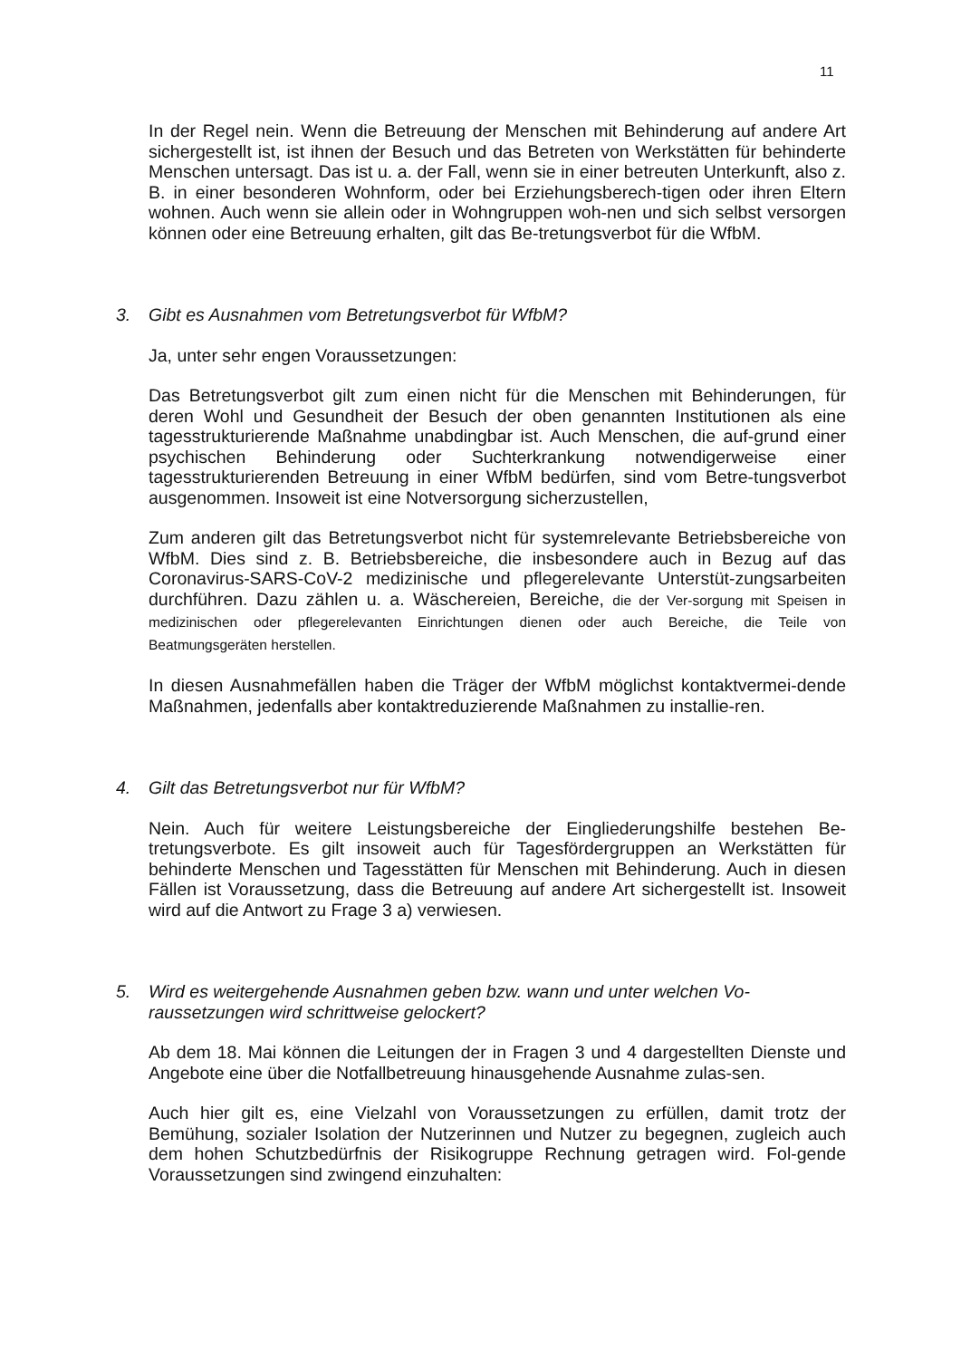11
In der Regel nein. Wenn die Betreuung der Menschen mit Behinderung auf andere Art sichergestellt ist, ist ihnen der Besuch und das Betreten von Werkstätten für behinderte Menschen untersagt. Das ist u. a. der Fall, wenn sie in einer betreuten Unterkunft, also z. B. in einer besonderen Wohnform, oder bei Erziehungsberech-tigen oder ihren Eltern wohnen. Auch wenn sie allein oder in Wohngruppen woh-nen und sich selbst versorgen können oder eine Betreuung erhalten, gilt das Be-tretungsverbot für die WfbM.
3. Gibt es Ausnahmen vom Betretungsverbot für WfbM?
Ja, unter sehr engen Voraussetzungen:
Das Betretungsverbot gilt zum einen nicht für die Menschen mit Behinderungen, für deren Wohl und Gesundheit der Besuch der oben genannten Institutionen als eine tagesstrukturierende Maßnahme unabdingbar ist. Auch Menschen, die auf-grund einer psychischen Behinderung oder Suchterkrankung notwendigerweise einer tagesstrukturierenden Betreuung in einer WfbM bedürfen, sind vom Betre-tungsverbot ausgenommen. Insoweit ist eine Notversorgung sicherzustellen,
Zum anderen gilt das Betretungsverbot nicht für systemrelevante Betriebsbereiche von WfbM. Dies sind z. B. Betriebsbereiche, die insbesondere auch in Bezug auf das Coronavirus-SARS-CoV-2 medizinische und pflegerelevante Unterstüt-zungsarbeiten durchführen. Dazu zählen u. a. Wäschereien, Bereiche, die der Ver-sorgung mit Speisen in medizinischen oder pflegerelevanten Einrichtungen dienen oder auch Bereiche, die Teile von Beatmungsgeräten herstellen.
In diesen Ausnahmefällen haben die Träger der WfbM möglichst kontaktvermei-dende Maßnahmen, jedenfalls aber kontaktreduzierende Maßnahmen zu installie-ren.
4. Gilt das Betretungsverbot nur für WfbM?
Nein. Auch für weitere Leistungsbereiche der Eingliederungshilfe bestehen Be-tretungsverbote. Es gilt insoweit auch für Tagesfördergruppen an Werkstätten für behinderte Menschen und Tagesstätten für Menschen mit Behinderung. Auch in diesen Fällen ist Voraussetzung, dass die Betreuung auf andere Art sichergestellt ist. Insoweit wird auf die Antwort zu Frage 3 a) verwiesen.
5. Wird es weitergehende Ausnahmen geben bzw. wann und unter welchen Vo-raussetzungen wird schrittweise gelockert?
Ab dem 18. Mai können die Leitungen der in Fragen 3 und 4 dargestellten Dienste und Angebote eine über die Notfallbetreuung hinausgehende Ausnahme zulas-sen.
Auch hier gilt es, eine Vielzahl von Voraussetzungen zu erfüllen, damit trotz der Bemühung, sozialer Isolation der Nutzerinnen und Nutzer zu begegnen, zugleich auch dem hohen Schutzbedürfnis der Risikogruppe Rechnung getragen wird. Fol-gende Voraussetzungen sind zwingend einzuhalten: